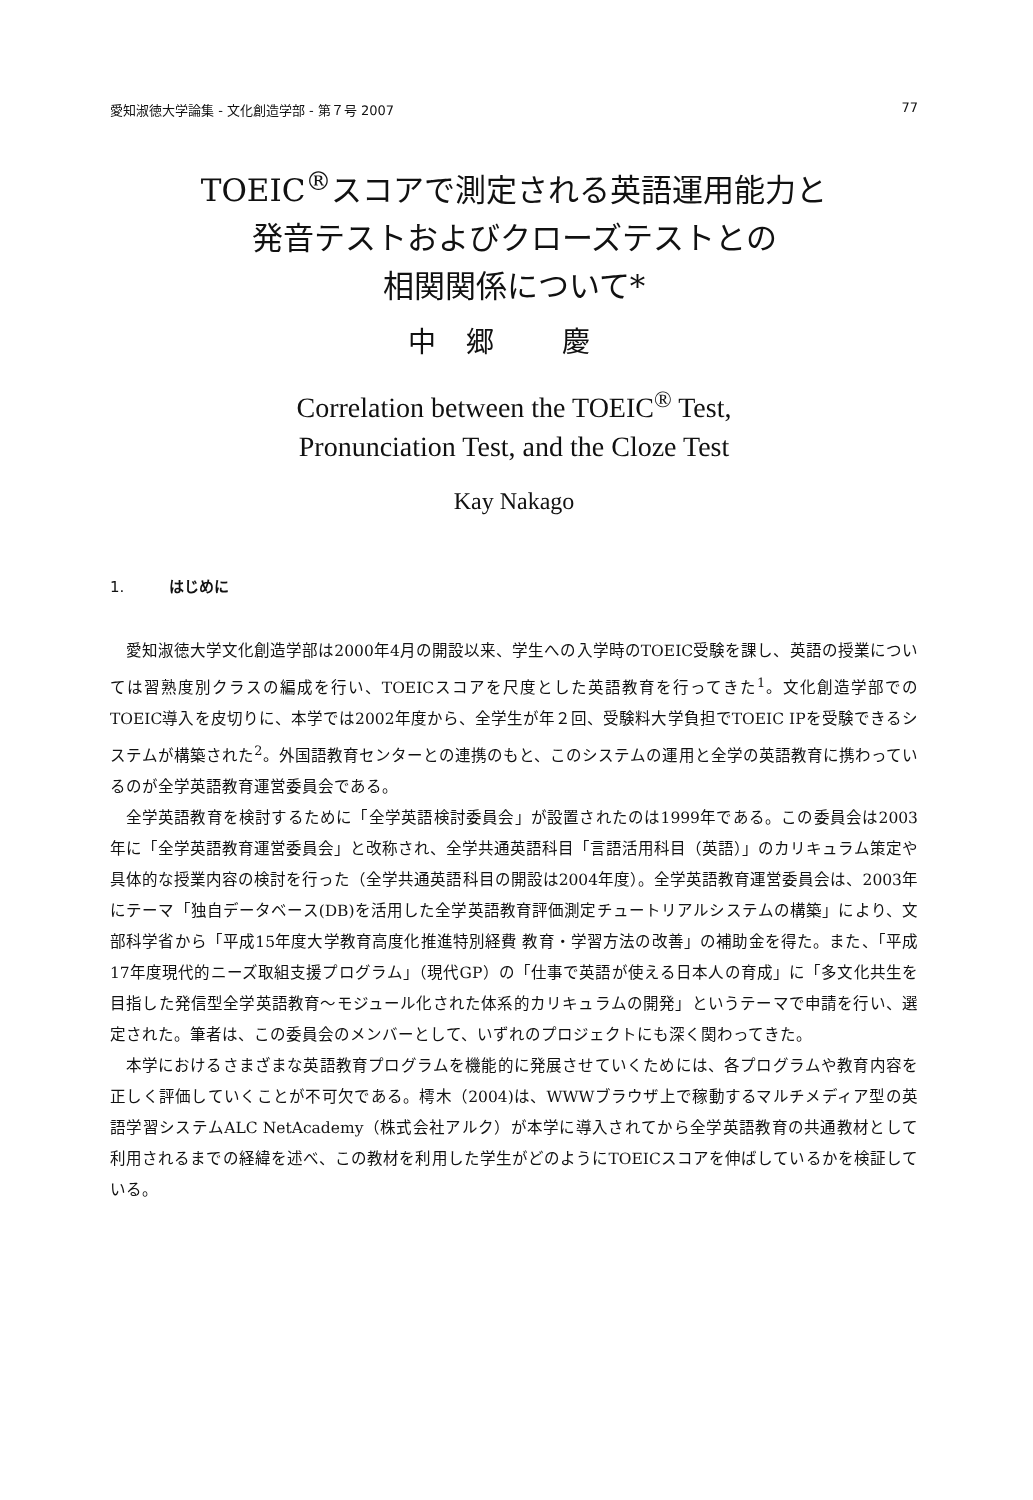愛知淑徳大学論集 - 文化創造学部 - 第７号 2007 77
TOEIC<sup>®</sup>スコアで測定される英語運用能力と
発音テストおよびクローズテストとの
相関関係について*
中郷 慶
Correlation between the TOEIC<sup>®</sup> Test,
Pronunciation Test, and the Cloze Test
Kay Nakago
1. はじめに
愛知淑徳大学文化創造学部は2000年4月の開設以来、学生への入学時のTOEIC受験を課し、英語の授業については習熟度別クラスの編成を行い、TOEICスコアを尺度とした英語教育を行ってきた<sup>1</sup>。文化創造学部でのTOEIC導入を皮切りに、本学では2002年度から、全学生が年２回、受験料大学負担でTOEIC IPを受験できるシステムが構築された<sup>2</sup>。外国語教育センターとの連携のもと、このシステムの運用と全学の英語教育に携わっているのが全学英語教育運営委員会である。
全学英語教育を検討するために「全学英語検討委員会」が設置されたのは1999年である。この委員会は2003年に「全学英語教育運営委員会」と改称され、全学共通英語科目「言語活用科目（英語）」のカリキュラム策定や具体的な授業内容の検討を行った（全学共通英語科目の開設は2004年度）。全学英語教育運営委員会は、2003年にテーマ「独自データベース(DB)を活用した全学英語教育評価測定チュートリアルシステムの構築」により、文部科学省から「平成15年度大学教育高度化推進特別経費 教育・学習方法の改善」の補助金を得た。また、「平成17年度現代的ニーズ取組支援プログラム」（現代GP）の「仕事で英語が使える日本人の育成」に「多文化共生を目指した発信型全学英語教育〜モジュール化された体系的カリキュラムの開発」というテーマで申請を行い、選定された。筆者は、この委員会のメンバーとして、いずれのプロジェクトにも深く関わってきた。
本学におけるさまざまな英語教育プログラムを機能的に発展させていくためには、各プログラムや教育内容を正しく評価していくことが不可欠である。樗木（2004)は、WWWブラウザ上で稼動するマルチメディア型の英語学習システムALC NetAcademy（株式会社アルク）が本学に導入されてから全学英語教育の共通教材として利用されるまでの経緯を述べ、この教材を利用した学生がどのようにTOEICスコアを伸ばしているかを検証している。